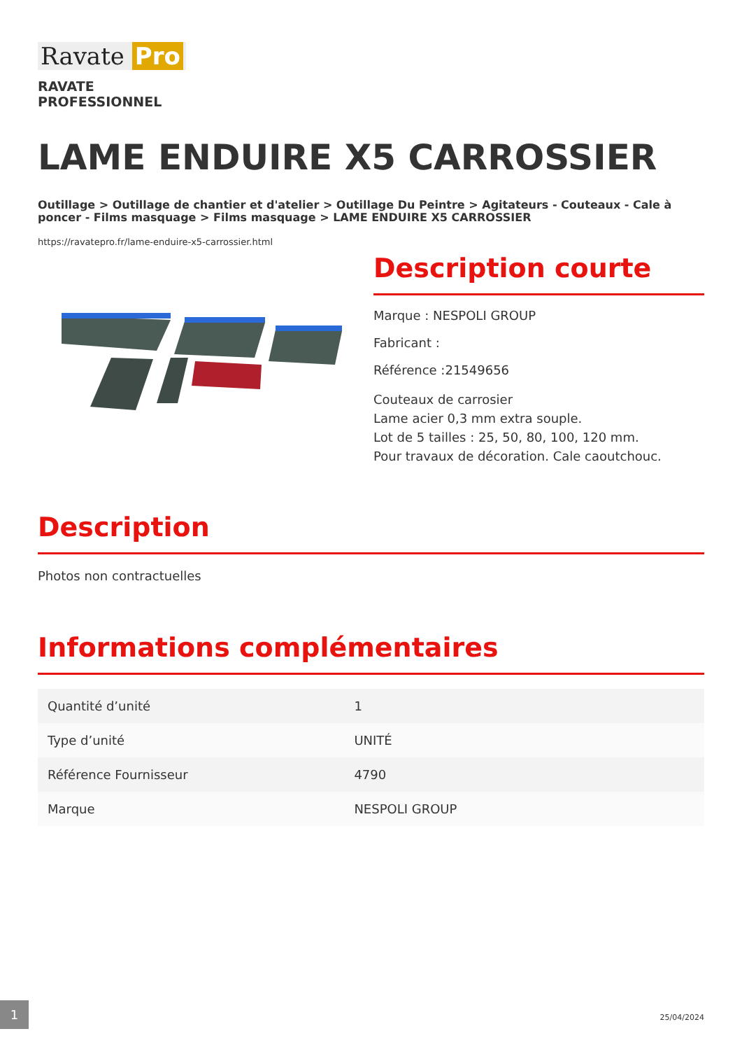Ravate Pro
RAVATE
PROFESSIONNEL
LAME ENDUIRE X5 CARROSSIER
Outillage > Outillage de chantier et d'atelier > Outillage Du Peintre > Agitateurs - Couteaux - Cale à poncer - Films masquage > Films masquage > LAME ENDUIRE X5 CARROSSIER
https://ravatepro.fr/lame-enduire-x5-carrossier.html
Description courte
Marque : NESPOLI GROUP
Fabricant :
Référence :21549656
Couteaux de carrosier
Lame acier 0,3 mm extra souple.
Lot de 5 tailles : 25, 50, 80, 100, 120 mm.
Pour travaux de décoration. Cale caoutchouc.
Description
Photos non contractuelles
Informations complémentaires
| Quantité d’unité | 1 |
| Type d’unité | UNITÉ |
| Référence Fournisseur | 4790 |
| Marque | NESPOLI GROUP |
1
25/04/2024